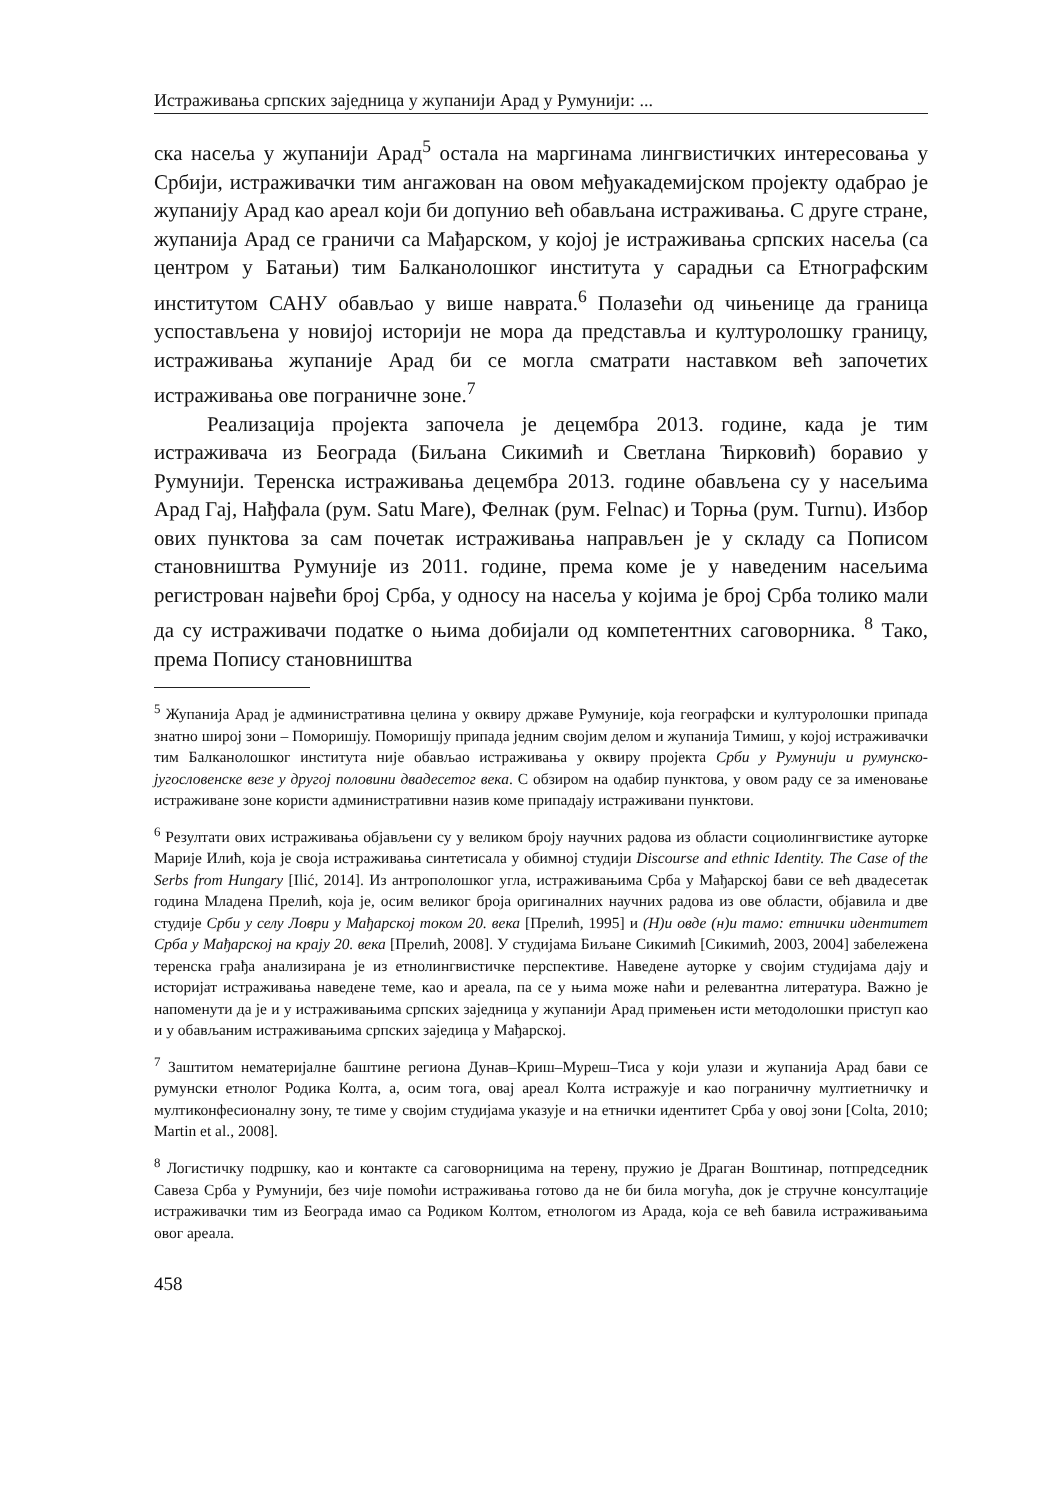Истраживања српских заједница у жупанији Арад у Румунији: ...
ска насеља у жупанији Арад<sup>5</sup> остала на маргинама лингвистичких интересовања у Србији, истраживачки тим ангажован на овом међуакадемијском пројекту одабрао је жупанију Арад као ареал који би допунио већ обављана истраживања. С друге стране, жупанија Арад се граничи са Мађарском, у којој је истраживања српских насеља (са центром у Батањи) тим Балканолошког института у сарадњи са Етнографским институтом САНУ обављао у више наврата.<sup>6</sup> Полазећи од чињенице да граница успостављена у новијој историји не мора да представља и културолошку границу, истраживања жупаније Арад би се могла сматрати наставком већ започетих истраживања ове пограничне зоне.<sup>7</sup>
Реализација пројекта започела је децембра 2013. године, када је тим истраживача из Београда (Биљана Сикимић и Светлана Ћирковић) боравио у Румунији. Теренска истраживања децембра 2013. године обављена су у насељима Арад Гај, Нађфала (рум. Satu Mare), Фелнак (рум. Felnac) и Торња (рум. Turnu). Избор ових пунктова за сам почетак истраживања направљен је у складу са Пописом становништва Румуније из 2011. године, према коме је у наведеним насељима регистрован највећи број Срба, у односу на насеља у којима је број Срба толико мали да су истраживачи податке о њима добијали од компетентних саговорника. <sup>8</sup> Тако, према Попису становништва
<sup>5</sup> Жупанија Арад је административна целина у оквиру државе Румуније, која географски и културолошки припада знатно широј зони – Поморишју. Поморишју припада једним својим делом и жупанија Тимиш, у којој истраживачки тим Балканолошког института није обављао истраживања у оквиру пројекта Срби у Румунији и румунско-југословенске везе у другој половини двадесетог века. С обзиром на одабир пунктова, у овом раду се за именовање истраживане зоне користи административни назив коме припадају истраживани пунктови.
<sup>6</sup> Резултати ових истраживања објављени су у великом броју научних радова из области социолингвистике ауторке Марије Илић, која је своја истраживања синтетисала у обимној студији Discourse and ethnic Identity. The Case of the Serbs from Hungary [Ilić, 2014]. Из антрополошког угла, истраживањима Срба у Мађарској бави се већ двадесетак година Младена Прелић, која је, осим великог броја оригиналних научних радова из ове области, објавила и две студије Срби у селу Ловри у Мађарској током 20. века [Прелић, 1995] и (Н)и овде (н)и тамо: етнички идентитет Срба у Мађарској на крају 20. века [Прелић, 2008]. У студијама Биљане Сикимић [Сикимић, 2003, 2004] забележена теренска грађа анализирана је из етнолингвистичке перспективе. Наведене ауторке у својим студијама дају и историјат истраживања наведене теме, као и ареала, па се у њима може наћи и релевантна литература. Важно је напоменути да је и у истраживањима српских заједница у жупанији Арад примењен исти методолошки приступ као и у обављаним истраживањима српских заједица у Мађарској.
<sup>7</sup> Заштитом нематеријалне баштине региона Дунав–Криш–Муреш–Тиса у који улази и жупанија Арад бави се румунски етнолог Родика Колта, а, осим тога, овај ареал Колта истражује и као пограничну мултиетничку и мултиконфесионалну зону, те тиме у својим студијама указује и на етнички идентитет Срба у овој зони [Colta, 2010; Martin et al., 2008].
<sup>8</sup> Логистичку подршку, као и контакте са саговорницима на терену, пружио је Драган Воштинар, потпредседник Савеза Срба у Румунији, без чије помоћи истраживања готово да не би била могућа, док је стручне консултације истраживачки тим из Београда имао са Родиком Колтом, етнологом из Арада, која се већ бавила истраживањима овог ареала.
458